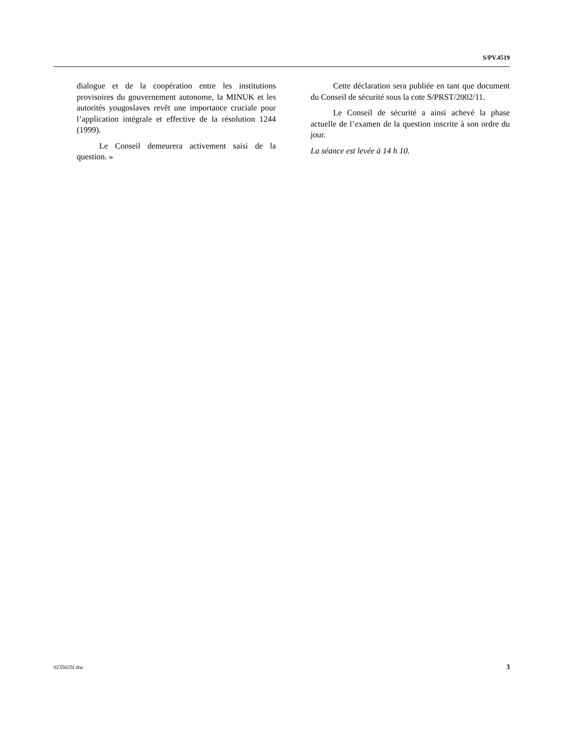S/PV.4519
dialogue et de la coopération entre les institutions provisoires du gouvernement autonome, la MINUK et les autorités yougoslaves revêt une importance cruciale pour l’application intégrale et effective de la résolution 1244 (1999).
Le Conseil demeurera activement saisi de la question. »
Cette déclaration sera publiée en tant que document du Conseil de sécurité sous la cote S/PRST/2002/11.
Le Conseil de sécurité a ainsi achevé la phase actuelle de l’examen de la question inscrite à son ordre du jour.
La séance est levée à 14 h 10.
0235025f.doc 3